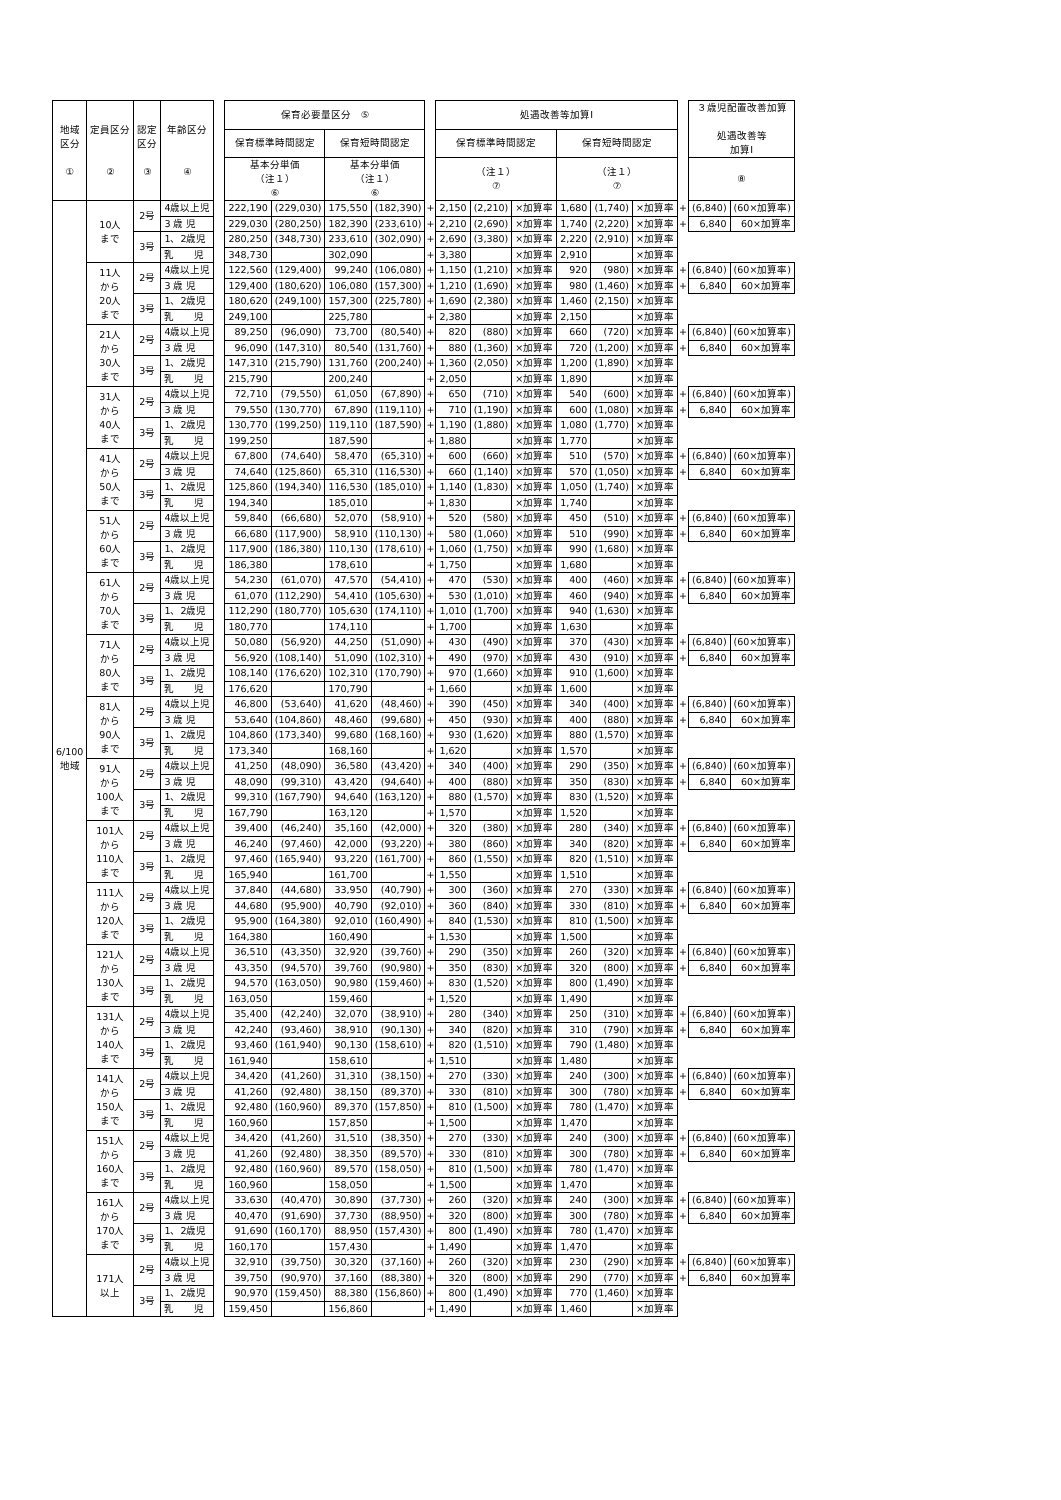| 地域 区分 ① | 定員区分 ② | 認定 区分 ③ | 年齢区分 ④ | | 保育必要量区分 ⑤ | | | | | 処遇改善等加算Ⅰ | | | | | | | ３歳児配置改善加算 処遇改善等 加算Ⅰ | |
| | | | | | 保育標準時間認定 | | 保育短時間認定 | | | 保育標準時間認定 | | | 保育短時間認定 | | | | | |
| | | | | | 基本分単価 （注１） ⑥ | | 基本分単価 （注１） ⑥ | | | （注１） ⑦ | | | （注１） ⑦ | | | | ⑧ | |
| 6/100 地域 | 10人 まで | 2号 | 4歳以上児 | | 222,190 | (229,030) | 175,550 | (182,390) | + | 2,150 | (2,210) | ×加算率 | 1,680 | (1,740) | ×加算率 | + | (6,840) | (60×加算率) |
| | | | 3 歳 児 | | 229,030 | (280,250) | 182,390 | (233,610) | + | 2,210 | (2,690) | ×加算率 | 1,740 | (2,220) | ×加算率 | + | 6,840 | 60×加算率 |
| | | 3号 | 1、2歳児 | | 280,250 | (348,730) | 233,610 | (302,090) | + | 2,690 | (3,380) | ×加算率 | 2,220 | (2,910) | ×加算率 | | | |
| | | | 乳 児 | | 348,730 | | 302,090 | | + | 3,380 | | ×加算率 | 2,910 | | ×加算率 | | | |
| | 11人 から 20人 まで | 2号 | 4歳以上児 | | 122,560 | (129,400) | 99,240 | (106,080) | + | 1,150 | (1,210) | ×加算率 | 920 | (980) | ×加算率 | + | (6,840) | (60×加算率) |
| | | | 3 歳 児 | | 129,400 | (180,620) | 106,080 | (157,300) | + | 1,210 | (1,690) | ×加算率 | 980 | (1,460) | ×加算率 | + | 6,840 | 60×加算率 |
| | | 3号 | 1、2歳児 | | 180,620 | (249,100) | 157,300 | (225,780) | + | 1,690 | (2,380) | ×加算率 | 1,460 | (2,150) | ×加算率 | | | |
| | | | 乳 児 | | 249,100 | | 225,780 | | + | 2,380 | | ×加算率 | 2,150 | | ×加算率 | | | |
| | 21人 から 30人 まで | 2号 | 4歳以上児 | | 89,250 | (96,090) | 73,700 | (80,540) | + | 820 | (880) | ×加算率 | 660 | (720) | ×加算率 | + | (6,840) | (60×加算率) |
| | | | 3 歳 児 | | 96,090 | (147,310) | 80,540 | (131,760) | + | 880 | (1,360) | ×加算率 | 720 | (1,200) | ×加算率 | + | 6,840 | 60×加算率 |
| | | 3号 | 1、2歳児 | | 147,310 | (215,790) | 131,760 | (200,240) | + | 1,360 | (2,050) | ×加算率 | 1,200 | (1,890) | ×加算率 | | | |
| | | | 乳 児 | | 215,790 | | 200,240 | | + | 2,050 | | ×加算率 | 1,890 | | ×加算率 | | | |
| | 31人 から 40人 まで | 2号 | 4歳以上児 | | 72,710 | (79,550) | 61,050 | (67,890) | + | 650 | (710) | ×加算率 | 540 | (600) | ×加算率 | + | (6,840) | (60×加算率) |
| | | | 3 歳 児 | | 79,550 | (130,770) | 67,890 | (119,110) | + | 710 | (1,190) | ×加算率 | 600 | (1,080) | ×加算率 | + | 6,840 | 60×加算率 |
| | | 3号 | 1、2歳児 | | 130,770 | (199,250) | 119,110 | (187,590) | + | 1,190 | (1,880) | ×加算率 | 1,080 | (1,770) | ×加算率 | | | |
| | | | 乳 児 | | 199,250 | | 187,590 | | + | 1,880 | | ×加算率 | 1,770 | | ×加算率 | | | |
| | 41人 から 50人 まで | 2号 | 4歳以上児 | | 67,800 | (74,640) | 58,470 | (65,310) | + | 600 | (660) | ×加算率 | 510 | (570) | ×加算率 | + | (6,840) | (60×加算率) |
| | | | 3 歳 児 | | 74,640 | (125,860) | 65,310 | (116,530) | + | 660 | (1,140) | ×加算率 | 570 | (1,050) | ×加算率 | + | 6,840 | 60×加算率 |
| | | 3号 | 1、2歳児 | | 125,860 | (194,340) | 116,530 | (185,010) | + | 1,140 | (1,830) | ×加算率 | 1,050 | (1,740) | ×加算率 | | | |
| | | | 乳 児 | | 194,340 | | 185,010 | | + | 1,830 | | ×加算率 | 1,740 | | ×加算率 | | | |
| | 51人 から 60人 まで | 2号 | 4歳以上児 | | 59,840 | (66,680) | 52,070 | (58,910) | + | 520 | (580) | ×加算率 | 450 | (510) | ×加算率 | + | (6,840) | (60×加算率) |
| | | | 3 歳 児 | | 66,680 | (117,900) | 58,910 | (110,130) | + | 580 | (1,060) | ×加算率 | 510 | (990) | ×加算率 | + | 6,840 | 60×加算率 |
| | | 3号 | 1、2歳児 | | 117,900 | (186,380) | 110,130 | (178,610) | + | 1,060 | (1,750) | ×加算率 | 990 | (1,680) | ×加算率 | | | |
| | | | 乳 児 | | 186,380 | | 178,610 | | + | 1,750 | | ×加算率 | 1,680 | | ×加算率 | | | |
| | 61人 から 70人 まで | 2号 | 4歳以上児 | | 54,230 | (61,070) | 47,570 | (54,410) | + | 470 | (530) | ×加算率 | 400 | (460) | ×加算率 | + | (6,840) | (60×加算率) |
| | | | 3 歳 児 | | 61,070 | (112,290) | 54,410 | (105,630) | + | 530 | (1,010) | ×加算率 | 460 | (940) | ×加算率 | + | 6,840 | 60×加算率 |
| | | 3号 | 1、2歳児 | | 112,290 | (180,770) | 105,630 | (174,110) | + | 1,010 | (1,700) | ×加算率 | 940 | (1,630) | ×加算率 | | | |
| | | | 乳 児 | | 180,770 | | 174,110 | | + | 1,700 | | ×加算率 | 1,630 | | ×加算率 | | | |
| | 71人 から 80人 まで | 2号 | 4歳以上児 | | 50,080 | (56,920) | 44,250 | (51,090) | + | 430 | (490) | ×加算率 | 370 | (430) | ×加算率 | + | (6,840) | (60×加算率) |
| | | | 3 歳 児 | | 56,920 | (108,140) | 51,090 | (102,310) | + | 490 | (970) | ×加算率 | 430 | (910) | ×加算率 | + | 6,840 | 60×加算率 |
| | | 3号 | 1、2歳児 | | 108,140 | (176,620) | 102,310 | (170,790) | + | 970 | (1,660) | ×加算率 | 910 | (1,600) | ×加算率 | | | |
| | | | 乳 児 | | 176,620 | | 170,790 | | + | 1,660 | | ×加算率 | 1,600 | | ×加算率 | | | |
| | 81人 から 90人 まで | 2号 | 4歳以上児 | | 46,800 | (53,640) | 41,620 | (48,460) | + | 390 | (450) | ×加算率 | 340 | (400) | ×加算率 | + | (6,840) | (60×加算率) |
| | | | 3 歳 児 | | 53,640 | (104,860) | 48,460 | (99,680) | + | 450 | (930) | ×加算率 | 400 | (880) | ×加算率 | + | 6,840 | 60×加算率 |
| | | 3号 | 1、2歳児 | | 104,860 | (173,340) | 99,680 | (168,160) | + | 930 | (1,620) | ×加算率 | 880 | (1,570) | ×加算率 | | | |
| | | | 乳 児 | | 173,340 | | 168,160 | | + | 1,620 | | ×加算率 | 1,570 | | ×加算率 | | | |
| | 91人 から 100人 まで | 2号 | 4歳以上児 | | 41,250 | (48,090) | 36,580 | (43,420) | + | 340 | (400) | ×加算率 | 290 | (350) | ×加算率 | + | (6,840) | (60×加算率) |
| | | | 3 歳 児 | | 48,090 | (99,310) | 43,420 | (94,640) | + | 400 | (880) | ×加算率 | 350 | (830) | ×加算率 | + | 6,840 | 60×加算率 |
| | | 3号 | 1、2歳児 | | 99,310 | (167,790) | 94,640 | (163,120) | + | 880 | (1,570) | ×加算率 | 830 | (1,520) | ×加算率 | | | |
| | | | 乳 児 | | 167,790 | | 163,120 | | + | 1,570 | | ×加算率 | 1,520 | | ×加算率 | | | |
| | 101人 から 110人 まで | 2号 | 4歳以上児 | | 39,400 | (46,240) | 35,160 | (42,000) | + | 320 | (380) | ×加算率 | 280 | (340) | ×加算率 | + | (6,840) | (60×加算率) |
| | | | 3 歳 児 | | 46,240 | (97,460) | 42,000 | (93,220) | + | 380 | (860) | ×加算率 | 340 | (820) | ×加算率 | + | 6,840 | 60×加算率 |
| | | 3号 | 1、2歳児 | | 97,460 | (165,940) | 93,220 | (161,700) | + | 860 | (1,550) | ×加算率 | 820 | (1,510) | ×加算率 | | | |
| | | | 乳 児 | | 165,940 | | 161,700 | | + | 1,550 | | ×加算率 | 1,510 | | ×加算率 | | | |
| | 111人 から 120人 まで | 2号 | 4歳以上児 | | 37,840 | (44,680) | 33,950 | (40,790) | + | 300 | (360) | ×加算率 | 270 | (330) | ×加算率 | + | (6,840) | (60×加算率) |
| | | | 3 歳 児 | | 44,680 | (95,900) | 40,790 | (92,010) | + | 360 | (840) | ×加算率 | 330 | (810) | ×加算率 | + | 6,840 | 60×加算率 |
| | | 3号 | 1、2歳児 | | 95,900 | (164,380) | 92,010 | (160,490) | + | 840 | (1,530) | ×加算率 | 810 | (1,500) | ×加算率 | | | |
| | | | 乳 児 | | 164,380 | | 160,490 | | + | 1,530 | | ×加算率 | 1,500 | | ×加算率 | | | |
| | 121人 から 130人 まで | 2号 | 4歳以上児 | | 36,510 | (43,350) | 32,920 | (39,760) | + | 290 | (350) | ×加算率 | 260 | (320) | ×加算率 | + | (6,840) | (60×加算率) |
| | | | 3 歳 児 | | 43,350 | (94,570) | 39,760 | (90,980) | + | 350 | (830) | ×加算率 | 320 | (800) | ×加算率 | + | 6,840 | 60×加算率 |
| | | 3号 | 1、2歳児 | | 94,570 | (163,050) | 90,980 | (159,460) | + | 830 | (1,520) | ×加算率 | 800 | (1,490) | ×加算率 | | | |
| | | | 乳 児 | | 163,050 | | 159,460 | | + | 1,520 | | ×加算率 | 1,490 | | ×加算率 | | | |
| | 131人 から 140人 まで | 2号 | 4歳以上児 | | 35,400 | (42,240) | 32,070 | (38,910) | + | 280 | (340) | ×加算率 | 250 | (310) | ×加算率 | + | (6,840) | (60×加算率) |
| | | | 3 歳 児 | | 42,240 | (93,460) | 38,910 | (90,130) | + | 340 | (820) | ×加算率 | 310 | (790) | ×加算率 | + | 6,840 | 60×加算率 |
| | | 3号 | 1、2歳児 | | 93,460 | (161,940) | 90,130 | (158,610) | + | 820 | (1,510) | ×加算率 | 790 | (1,480) | ×加算率 | | | |
| | | | 乳 児 | | 161,940 | | 158,610 | | + | 1,510 | | ×加算率 | 1,480 | | ×加算率 | | | |
| | 141人 から 150人 まで | 2号 | 4歳以上児 | | 34,420 | (41,260) | 31,310 | (38,150) | + | 270 | (330) | ×加算率 | 240 | (300) | ×加算率 | + | (6,840) | (60×加算率) |
| | | | 3 歳 児 | | 41,260 | (92,480) | 38,150 | (89,370) | + | 330 | (810) | ×加算率 | 300 | (780) | ×加算率 | + | 6,840 | 60×加算率 |
| | | 3号 | 1、2歳児 | | 92,480 | (160,960) | 89,370 | (157,850) | + | 810 | (1,500) | ×加算率 | 780 | (1,470) | ×加算率 | | | |
| | | | 乳 児 | | 160,960 | | 157,850 | | + | 1,500 | | ×加算率 | 1,470 | | ×加算率 | | | |
| | 151人 から 160人 まで | 2号 | 4歳以上児 | | 34,420 | (41,260) | 31,510 | (38,350) | + | 270 | (330) | ×加算率 | 240 | (300) | ×加算率 | + | (6,840) | (60×加算率) |
| | | | 3 歳 児 | | 41,260 | (92,480) | 38,350 | (89,570) | + | 330 | (810) | ×加算率 | 300 | (780) | ×加算率 | + | 6,840 | 60×加算率 |
| | | 3号 | 1、2歳児 | | 92,480 | (160,960) | 89,570 | (158,050) | + | 810 | (1,500) | ×加算率 | 780 | (1,470) | ×加算率 | | | |
| | | | 乳 児 | | 160,960 | | 158,050 | | + | 1,500 | | ×加算率 | 1,470 | | ×加算率 | | | |
| | 161人 から 170人 まで | 2号 | 4歳以上児 | | 33,630 | (40,470) | 30,890 | (37,730) | + | 260 | (320) | ×加算率 | 240 | (300) | ×加算率 | + | (6,840) | (60×加算率) |
| | | | 3 歳 児 | | 40,470 | (91,690) | 37,730 | (88,950) | + | 320 | (800) | ×加算率 | 300 | (780) | ×加算率 | + | 6,840 | 60×加算率 |
| | | 3号 | 1、2歳児 | | 91,690 | (160,170) | 88,950 | (157,430) | + | 800 | (1,490) | ×加算率 | 780 | (1,470) | ×加算率 | | | |
| | | | 乳 児 | | 160,170 | | 157,430 | | + | 1,490 | | ×加算率 | 1,470 | | ×加算率 | | | |
| | 171人 以上 | 2号 | 4歳以上児 | | 32,910 | (39,750) | 30,320 | (37,160) | + | 260 | (320) | ×加算率 | 230 | (290) | ×加算率 | + | (6,840) | (60×加算率) |
| | | | 3 歳 児 | | 39,750 | (90,970) | 37,160 | (88,380) | + | 320 | (800) | ×加算率 | 290 | (770) | ×加算率 | + | 6,840 | 60×加算率 |
| | | 3号 | 1、2歳児 | | 90,970 | (159,450) | 88,380 | (156,860) | + | 800 | (1,490) | ×加算率 | 770 | (1,460) | ×加算率 | | | |
| | | | 乳 児 | | 159,450 | | 156,860 | | + | 1,490 | | ×加算率 | 1,460 | | ×加算率 | | | |